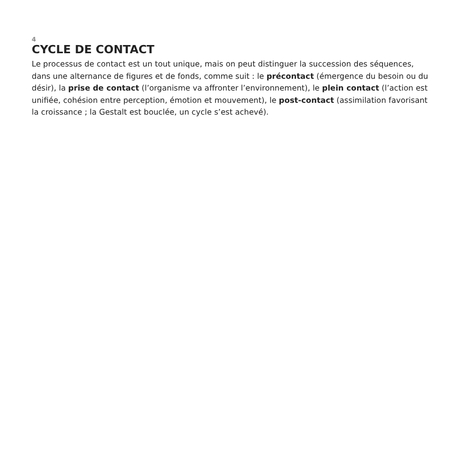4
CYCLE DE CONTACT
Le processus de contact est un tout unique, mais on peut distinguer la succession des séquences, dans une alternance de figures et de fonds, comme suit : le précontact (émergence du besoin ou du désir), la prise de contact (l’organisme va affronter l’environnement), le plein contact (l’action est unifiée, cohésion entre perception, émotion et mouvement), le post-contact (assimilation favorisant la croissance ; la Gestalt est bouclée, un cycle s’est achevé).